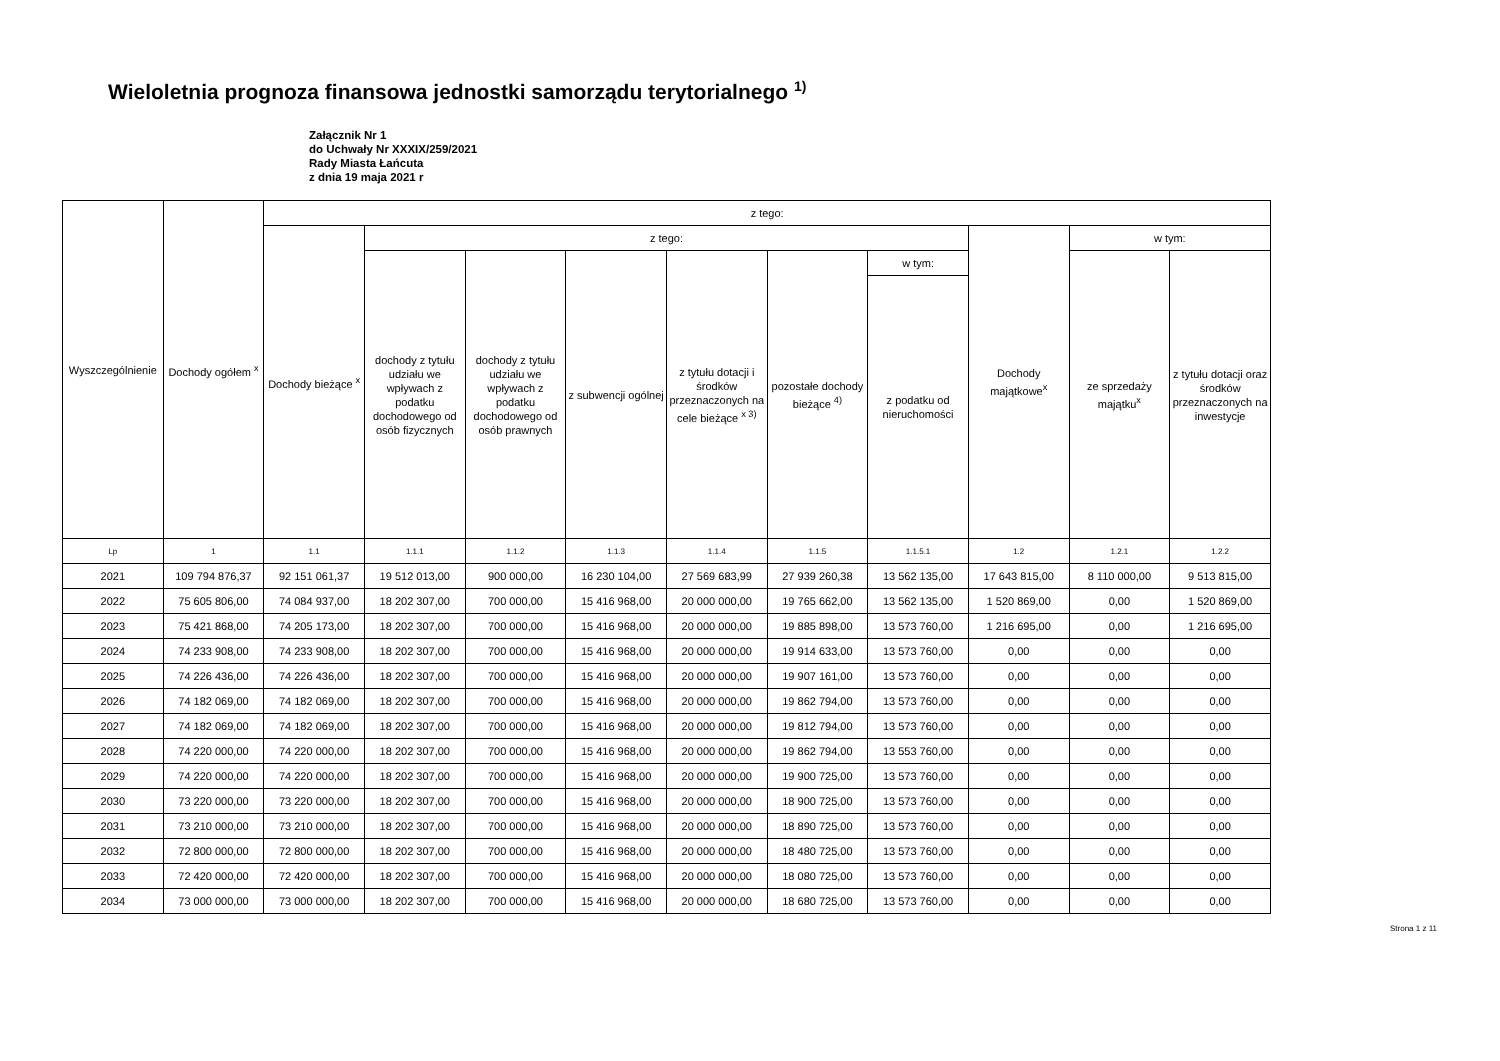Wieloletnia prognoza finansowa jednostki samorządu terytorialnego <sup>1)</sup>
Załącznik Nr 1
do Uchwały Nr XXXIX/259/2021
Rady Miasta Łańcuta
z dnia 19 maja 2021 r
| Wyszczególnienie | Dochody ogółem <sup>x</sup> | z tego: | | | | | | | | | |
| --- | --- | --- | --- | --- | --- | --- | --- | --- | --- | --- | --- |
| | | Dochody bieżące <sup>x</sup> | z tego: | | | | | | Dochody majątkowe<sup>x</sup> | w tym: | |
| | | | dochody z tytułu udziału we wpływach z podatku dochodowego od osób fizycznych | dochody z tytułu udziału we wpływach z podatku dochodowego od osób prawnych | z subwencji ogólnej | z tytułu dotacji i środków przeznaczonych na cele bieżące <sup>x 3)</sup> | pozostałe dochody bieżące <sup>4)</sup> | w tym: | | ze sprzedaży majątku<sup>x</sup> | z tytułu dotacji oraz środków przeznaczonych na inwestycje |
| | | | | | | | | z podatku od nieruchomości | | | |
| Lp | 1 | 1.1 | 1.1.1 | 1.1.2 | 1.1.3 | 1.1.4 | 1.1.5 | 1.1.5.1 | 1.2 | 1.2.1 | 1.2.2 |
| 2021 | 109 794 876,37 | 92 151 061,37 | 19 512 013,00 | 900 000,00 | 16 230 104,00 | 27 569 683,99 | 27 939 260,38 | 13 562 135,00 | 17 643 815,00 | 8 110 000,00 | 9 513 815,00 |
| 2022 | 75 605 806,00 | 74 084 937,00 | 18 202 307,00 | 700 000,00 | 15 416 968,00 | 20 000 000,00 | 19 765 662,00 | 13 562 135,00 | 1 520 869,00 | 0,00 | 1 520 869,00 |
| 2023 | 75 421 868,00 | 74 205 173,00 | 18 202 307,00 | 700 000,00 | 15 416 968,00 | 20 000 000,00 | 19 885 898,00 | 13 573 760,00 | 1 216 695,00 | 0,00 | 1 216 695,00 |
| 2024 | 74 233 908,00 | 74 233 908,00 | 18 202 307,00 | 700 000,00 | 15 416 968,00 | 20 000 000,00 | 19 914 633,00 | 13 573 760,00 | 0,00 | 0,00 | 0,00 |
| 2025 | 74 226 436,00 | 74 226 436,00 | 18 202 307,00 | 700 000,00 | 15 416 968,00 | 20 000 000,00 | 19 907 161,00 | 13 573 760,00 | 0,00 | 0,00 | 0,00 |
| 2026 | 74 182 069,00 | 74 182 069,00 | 18 202 307,00 | 700 000,00 | 15 416 968,00 | 20 000 000,00 | 19 862 794,00 | 13 573 760,00 | 0,00 | 0,00 | 0,00 |
| 2027 | 74 182 069,00 | 74 182 069,00 | 18 202 307,00 | 700 000,00 | 15 416 968,00 | 20 000 000,00 | 19 812 794,00 | 13 573 760,00 | 0,00 | 0,00 | 0,00 |
| 2028 | 74 220 000,00 | 74 220 000,00 | 18 202 307,00 | 700 000,00 | 15 416 968,00 | 20 000 000,00 | 19 862 794,00 | 13 553 760,00 | 0,00 | 0,00 | 0,00 |
| 2029 | 74 220 000,00 | 74 220 000,00 | 18 202 307,00 | 700 000,00 | 15 416 968,00 | 20 000 000,00 | 19 900 725,00 | 13 573 760,00 | 0,00 | 0,00 | 0,00 |
| 2030 | 73 220 000,00 | 73 220 000,00 | 18 202 307,00 | 700 000,00 | 15 416 968,00 | 20 000 000,00 | 18 900 725,00 | 13 573 760,00 | 0,00 | 0,00 | 0,00 |
| 2031 | 73 210 000,00 | 73 210 000,00 | 18 202 307,00 | 700 000,00 | 15 416 968,00 | 20 000 000,00 | 18 890 725,00 | 13 573 760,00 | 0,00 | 0,00 | 0,00 |
| 2032 | 72 800 000,00 | 72 800 000,00 | 18 202 307,00 | 700 000,00 | 15 416 968,00 | 20 000 000,00 | 18 480 725,00 | 13 573 760,00 | 0,00 | 0,00 | 0,00 |
| 2033 | 72 420 000,00 | 72 420 000,00 | 18 202 307,00 | 700 000,00 | 15 416 968,00 | 20 000 000,00 | 18 080 725,00 | 13 573 760,00 | 0,00 | 0,00 | 0,00 |
| 2034 | 73 000 000,00 | 73 000 000,00 | 18 202 307,00 | 700 000,00 | 15 416 968,00 | 20 000 000,00 | 18 680 725,00 | 13 573 760,00 | 0,00 | 0,00 | 0,00 |
Strona 1 z 11